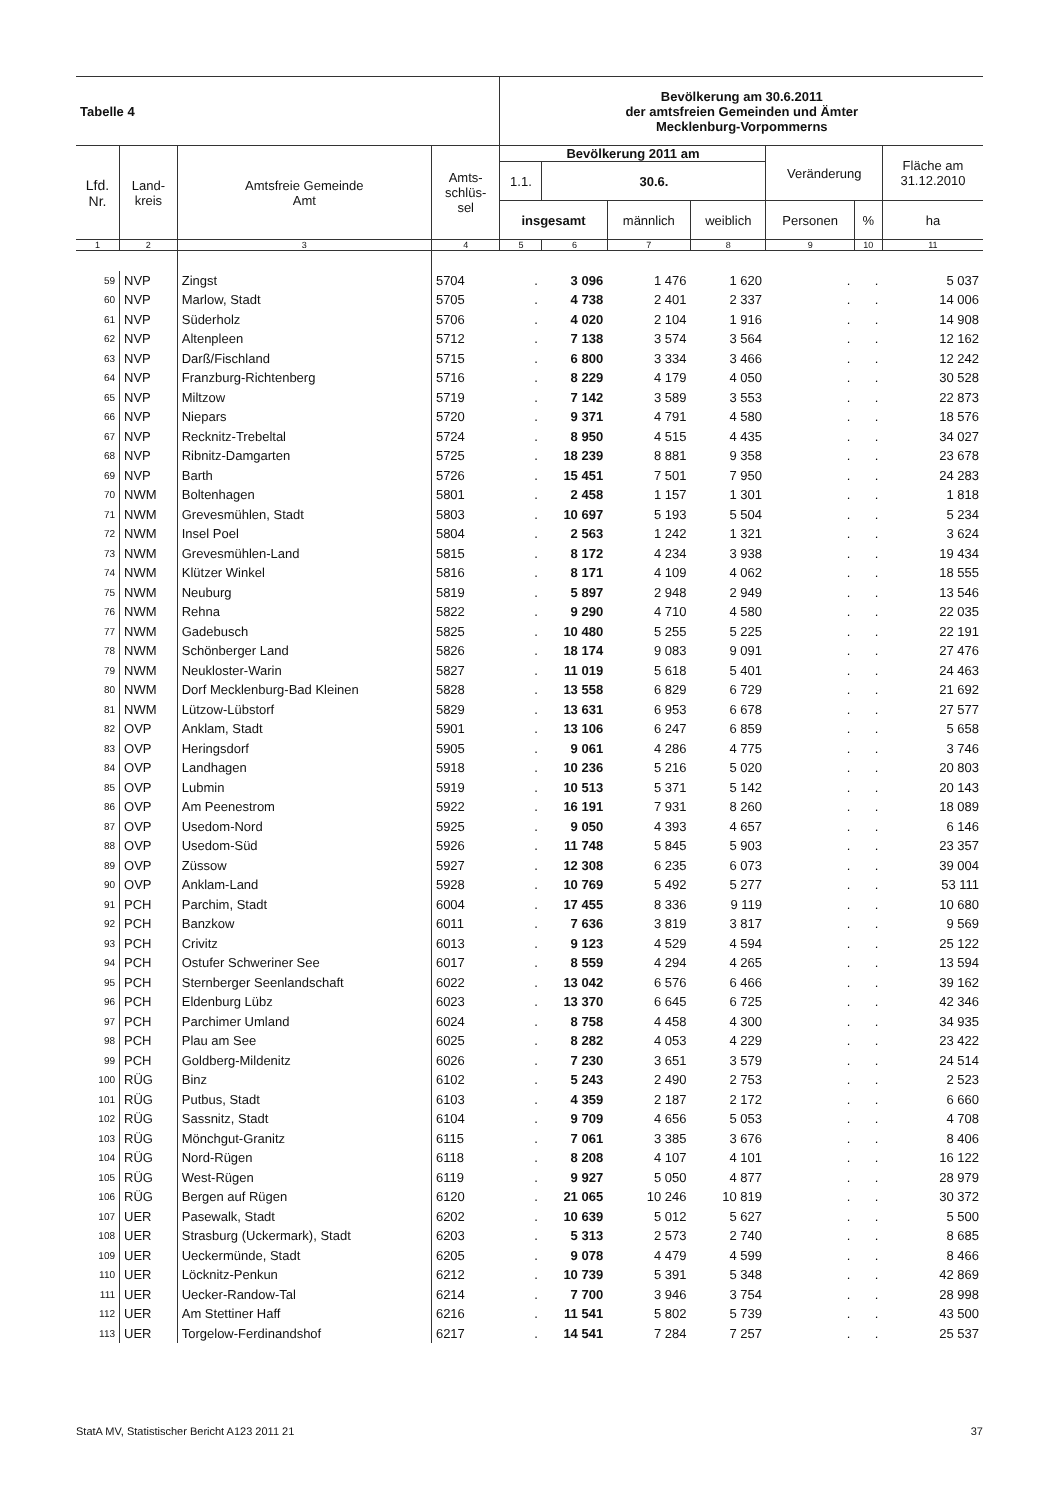| Tabelle 4 | | | | Bevölkerung am 30.6.2011 der amtsfreien Gemeinden und Ämter Mecklenburg-Vorpommerns | | | | | | |
| --- | --- | --- | --- | --- | --- | --- | --- | --- | --- | --- |
| Lfd. Nr. | Land- kreis | Amtsfreie Gemeinde Amt | Amts- schlüs- sel | Bevölkerung 2011 am | | | | Veränderung | | Fläche am 31.12.2010 |
| | | | | 1.1. | 30.6. | | | | | |
| | | | | insgesamt | | männlich | weiblich | Personen | % | ha |
| 1 | 2 | 3 | 4 | 5 | 6 | 7 | 8 | 9 | 10 | 11 |
| 59 | NVP | Zingst | 5704 | . | 3 096 | 1 476 | 1 620 | . | . | 5 037 |
| 60 | NVP | Marlow, Stadt | 5705 | . | 4 738 | 2 401 | 2 337 | . | . | 14 006 |
| 61 | NVP | Süderholz | 5706 | . | 4 020 | 2 104 | 1 916 | . | . | 14 908 |
| 62 | NVP | Altenpleen | 5712 | . | 7 138 | 3 574 | 3 564 | . | . | 12 162 |
| 63 | NVP | Darß/Fischland | 5715 | . | 6 800 | 3 334 | 3 466 | . | . | 12 242 |
| 64 | NVP | Franzburg-Richtenberg | 5716 | . | 8 229 | 4 179 | 4 050 | . | . | 30 528 |
| 65 | NVP | Miltzow | 5719 | . | 7 142 | 3 589 | 3 553 | . | . | 22 873 |
| 66 | NVP | Niepars | 5720 | . | 9 371 | 4 791 | 4 580 | . | . | 18 576 |
| 67 | NVP | Recknitz-Trebeltal | 5724 | . | 8 950 | 4 515 | 4 435 | . | . | 34 027 |
| 68 | NVP | Ribnitz-Damgarten | 5725 | . | 18 239 | 8 881 | 9 358 | . | . | 23 678 |
| 69 | NVP | Barth | 5726 | . | 15 451 | 7 501 | 7 950 | . | . | 24 283 |
| 70 | NWM | Boltenhagen | 5801 | . | 2 458 | 1 157 | 1 301 | . | . | 1 818 |
| 71 | NWM | Grevesmühlen, Stadt | 5803 | . | 10 697 | 5 193 | 5 504 | . | . | 5 234 |
| 72 | NWM | Insel Poel | 5804 | . | 2 563 | 1 242 | 1 321 | . | . | 3 624 |
| 73 | NWM | Grevesmühlen-Land | 5815 | . | 8 172 | 4 234 | 3 938 | . | . | 19 434 |
| 74 | NWM | Klützer Winkel | 5816 | . | 8 171 | 4 109 | 4 062 | . | . | 18 555 |
| 75 | NWM | Neuburg | 5819 | . | 5 897 | 2 948 | 2 949 | . | . | 13 546 |
| 76 | NWM | Rehna | 5822 | . | 9 290 | 4 710 | 4 580 | . | . | 22 035 |
| 77 | NWM | Gadebusch | 5825 | . | 10 480 | 5 255 | 5 225 | . | . | 22 191 |
| 78 | NWM | Schönberger Land | 5826 | . | 18 174 | 9 083 | 9 091 | . | . | 27 476 |
| 79 | NWM | Neukloster-Warin | 5827 | . | 11 019 | 5 618 | 5 401 | . | . | 24 463 |
| 80 | NWM | Dorf Mecklenburg-Bad Kleinen | 5828 | . | 13 558 | 6 829 | 6 729 | . | . | 21 692 |
| 81 | NWM | Lützow-Lübstorf | 5829 | . | 13 631 | 6 953 | 6 678 | . | . | 27 577 |
| 82 | OVP | Anklam, Stadt | 5901 | . | 13 106 | 6 247 | 6 859 | . | . | 5 658 |
| 83 | OVP | Heringsdorf | 5905 | . | 9 061 | 4 286 | 4 775 | . | . | 3 746 |
| 84 | OVP | Landhagen | 5918 | . | 10 236 | 5 216 | 5 020 | . | . | 20 803 |
| 85 | OVP | Lubmin | 5919 | . | 10 513 | 5 371 | 5 142 | . | . | 20 143 |
| 86 | OVP | Am Peenestrom | 5922 | . | 16 191 | 7 931 | 8 260 | . | . | 18 089 |
| 87 | OVP | Usedom-Nord | 5925 | . | 9 050 | 4 393 | 4 657 | . | . | 6 146 |
| 88 | OVP | Usedom-Süd | 5926 | . | 11 748 | 5 845 | 5 903 | . | . | 23 357 |
| 89 | OVP | Züssow | 5927 | . | 12 308 | 6 235 | 6 073 | . | . | 39 004 |
| 90 | OVP | Anklam-Land | 5928 | . | 10 769 | 5 492 | 5 277 | . | . | 53 111 |
| 91 | PCH | Parchim, Stadt | 6004 | . | 17 455 | 8 336 | 9 119 | . | . | 10 680 |
| 92 | PCH | Banzkow | 6011 | . | 7 636 | 3 819 | 3 817 | . | . | 9 569 |
| 93 | PCH | Crivitz | 6013 | . | 9 123 | 4 529 | 4 594 | . | . | 25 122 |
| 94 | PCH | Ostufer Schweriner See | 6017 | . | 8 559 | 4 294 | 4 265 | . | . | 13 594 |
| 95 | PCH | Sternberger Seenlandschaft | 6022 | . | 13 042 | 6 576 | 6 466 | . | . | 39 162 |
| 96 | PCH | Eldenburg Lübz | 6023 | . | 13 370 | 6 645 | 6 725 | . | . | 42 346 |
| 97 | PCH | Parchimer Umland | 6024 | . | 8 758 | 4 458 | 4 300 | . | . | 34 935 |
| 98 | PCH | Plau am See | 6025 | . | 8 282 | 4 053 | 4 229 | . | . | 23 422 |
| 99 | PCH | Goldberg-Mildenitz | 6026 | . | 7 230 | 3 651 | 3 579 | . | . | 24 514 |
| 100 | RÜG | Binz | 6102 | . | 5 243 | 2 490 | 2 753 | . | . | 2 523 |
| 101 | RÜG | Putbus, Stadt | 6103 | . | 4 359 | 2 187 | 2 172 | . | . | 6 660 |
| 102 | RÜG | Sassnitz, Stadt | 6104 | . | 9 709 | 4 656 | 5 053 | . | . | 4 708 |
| 103 | RÜG | Mönchgut-Granitz | 6115 | . | 7 061 | 3 385 | 3 676 | . | . | 8 406 |
| 104 | RÜG | Nord-Rügen | 6118 | . | 8 208 | 4 107 | 4 101 | . | . | 16 122 |
| 105 | RÜG | West-Rügen | 6119 | . | 9 927 | 5 050 | 4 877 | . | . | 28 979 |
| 106 | RÜG | Bergen auf Rügen | 6120 | . | 21 065 | 10 246 | 10 819 | . | . | 30 372 |
| 107 | UER | Pasewalk, Stadt | 6202 | . | 10 639 | 5 012 | 5 627 | . | . | 5 500 |
| 108 | UER | Strasburg (Uckermark), Stadt | 6203 | . | 5 313 | 2 573 | 2 740 | . | . | 8 685 |
| 109 | UER | Ueckermünde, Stadt | 6205 | . | 9 078 | 4 479 | 4 599 | . | . | 8 466 |
| 110 | UER | Löcknitz-Penkun | 6212 | . | 10 739 | 5 391 | 5 348 | . | . | 42 869 |
| 111 | UER | Uecker-Randow-Tal | 6214 | . | 7 700 | 3 946 | 3 754 | . | . | 28 998 |
| 112 | UER | Am Stettiner Haff | 6216 | . | 11 541 | 5 802 | 5 739 | . | . | 43 500 |
| 113 | UER | Torgelow-Ferdinandshof | 6217 | . | 14 541 | 7 284 | 7 257 | . | . | 25 537 |
StatA MV, Statistischer Bericht A123 2011 21 37